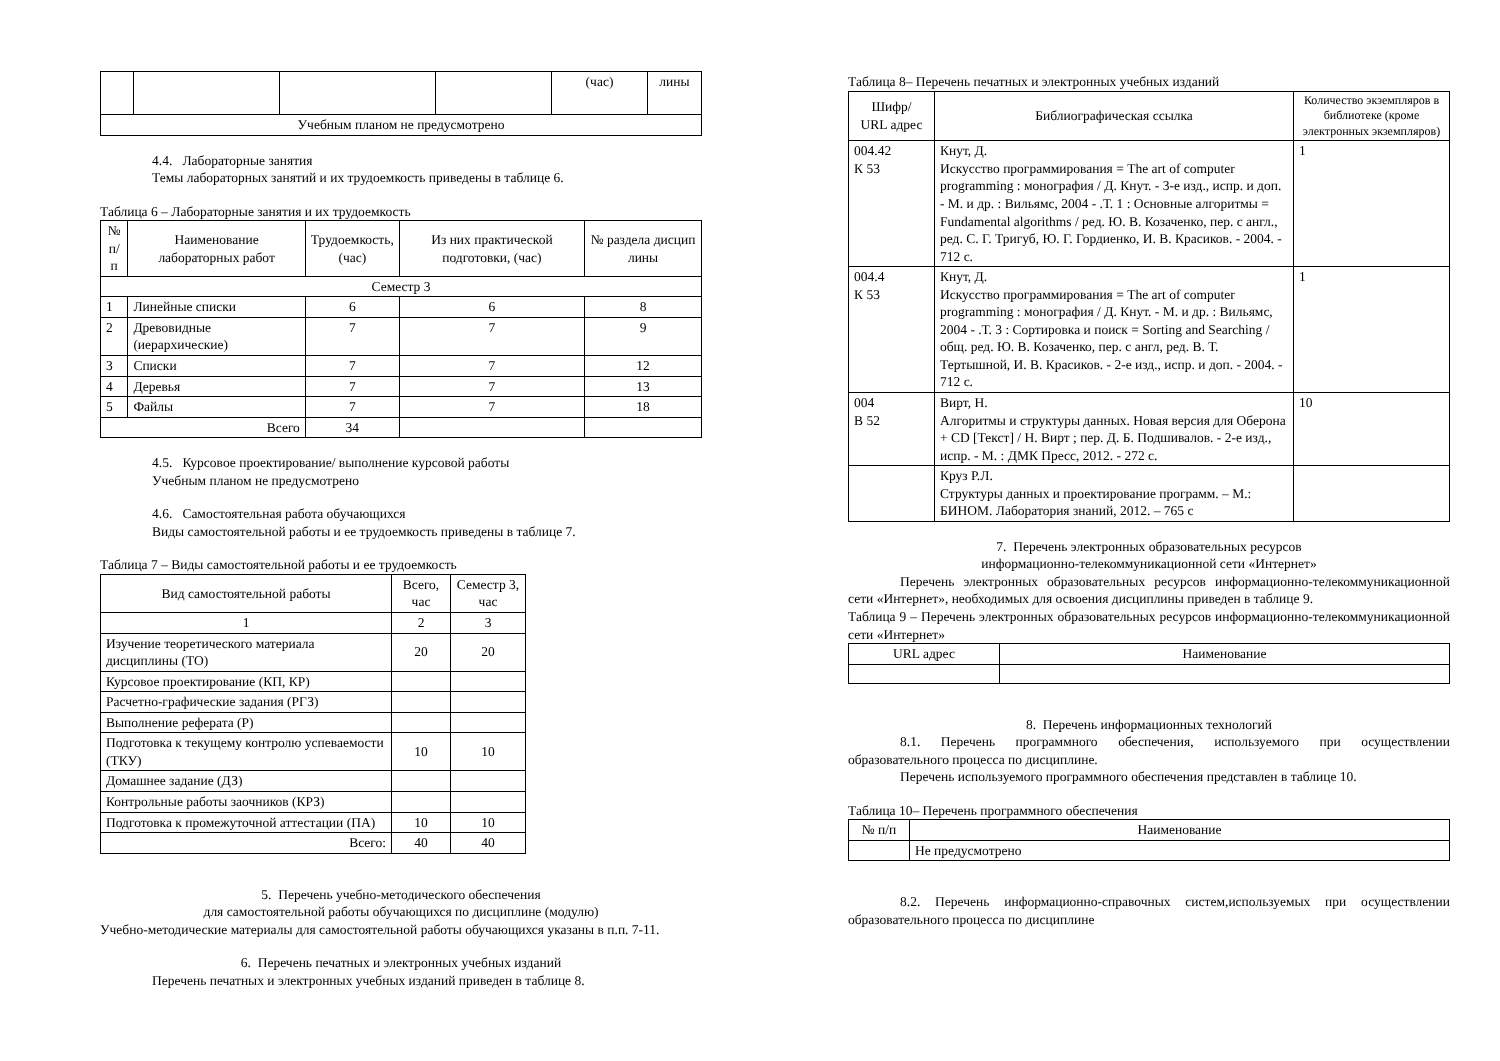| | | | | (час) | лины |
| Учебным планом не предусмотрено | | | | | |
4.4. Лабораторные занятия
Темы лабораторных занятий и их трудоемкость приведены в таблице 6.
Таблица 6 – Лабораторные занятия и их трудоемкость
| № п/п | Наименование лабораторных работ | Трудоемкость, (час) | Из них практической подготовки, (час) | № раздела дисцип лины |
| --- | --- | --- | --- | --- |
| Семестр 3 | | | | |
| 1 | Линейные списки | 6 | 6 | 8 |
| 2 | Древовидные (иерархические) | 7 | 7 | 9 |
| 3 | Списки | 7 | 7 | 12 |
| 4 | Деревья | 7 | 7 | 13 |
| 5 | Файлы | 7 | 7 | 18 |
| Всего | | 34 | | |
4.5. Курсовое проектирование/ выполнение курсовой работы
Учебным планом не предусмотрено
4.6. Самостоятельная работа обучающихся
Виды самостоятельной работы и ее трудоемкость приведены в таблице 7.
Таблица 7 – Виды самостоятельной работы и ее трудоемкость
| Вид самостоятельной работы | Всего, час | Семестр 3, час |
| --- | --- | --- |
| 1 | 2 | 3 |
| Изучение теоретического материала дисциплины (ТО) | 20 | 20 |
| Курсовое проектирование (КП, КР) | | |
| Расчетно-графические задания (РГЗ) | | |
| Выполнение реферата (Р) | | |
| Подготовка к текущему контролю успеваемости (ТКУ) | 10 | 10 |
| Домашнее задание (ДЗ) | | |
| Контрольные работы заочников (КРЗ) | | |
| Подготовка к промежуточной аттестации (ПА) | 10 | 10 |
| Всего: | 40 | 40 |
5. Перечень учебно-методического обеспечения
для самостоятельной работы обучающихся по дисциплине (модулю)
Учебно-методические материалы для самостоятельной работы обучающихся указаны в п.п. 7-11.
6. Перечень печатных и электронных учебных изданий
Перечень печатных и электронных учебных изданий приведен в таблице 8.
Таблица 8– Перечень печатных и электронных учебных изданий
| Шифр/ URL адрес | Библиографическая ссылка | Количество экземпляров в библиотеке (кроме электронных экземпляров) |
| --- | --- | --- |
| 004.42 К 53 | Кнут, Д. Искусство программирования = The art of computer programming : монография / Д. Кнут. - 3-е изд., испр. и доп. - М. и др. : Вильямс, 2004 - .Т. 1 : Основные алгоритмы = Fundamental algorithms / ред. Ю. В. Козаченко, пер. с англ., ред. С. Г. Тригуб, Ю. Г. Гордиенко, И. В. Красиков. - 2004. - 712 с. | 1 |
| 004.4 К 53 | Кнут, Д. Искусство программирования = The art of computer programming : монография / Д. Кнут. - М. и др. : Вильямс, 2004 - .Т. 3 : Сортировка и поиск = Sorting and Searching / общ. ред. Ю. В. Козаченко, пер. с англ, ред. В. Т. Тертышной, И. В. Красиков. - 2-е изд., испр. и доп. - 2004. - 712 с. | 1 |
| 004 В 52 | Вирт, Н. Алгоритмы и структуры данных. Новая версия для Оберона + CD [Текст] / Н. Вирт ; пер. Д. Б. Подшивалов. - 2-е изд., испр. - М. : ДМК Пресс, 2012. - 272 с. | 10 |
| | Круз Р.Л. Структуры данных и проектирование программ. – М.: БИНОМ. Лаборатория знаний, 2012. – 765 с | |
7. Перечень электронных образовательных ресурсов
информационно-телекоммуникационной сети «Интернет»
Перечень электронных образовательных ресурсов информационно-телекоммуникационной сети «Интернет», необходимых для освоения дисциплины приведен в таблице 9.
Таблица 9 – Перечень электронных образовательных ресурсов информационно-телекоммуникационной сети «Интернет»
| URL адрес | Наименование |
| --- | --- |
8. Перечень информационных технологий
8.1. Перечень программного обеспечения, используемого при осуществлении образовательного процесса по дисциплине.
Перечень используемого программного обеспечения представлен в таблице 10.
Таблица 10– Перечень программного обеспечения
| № п/п | Наименование |
| --- | --- |
| | Не предусмотрено |
8.2. Перечень информационно-справочных систем,используемых при осуществлении образовательного процесса по дисциплине